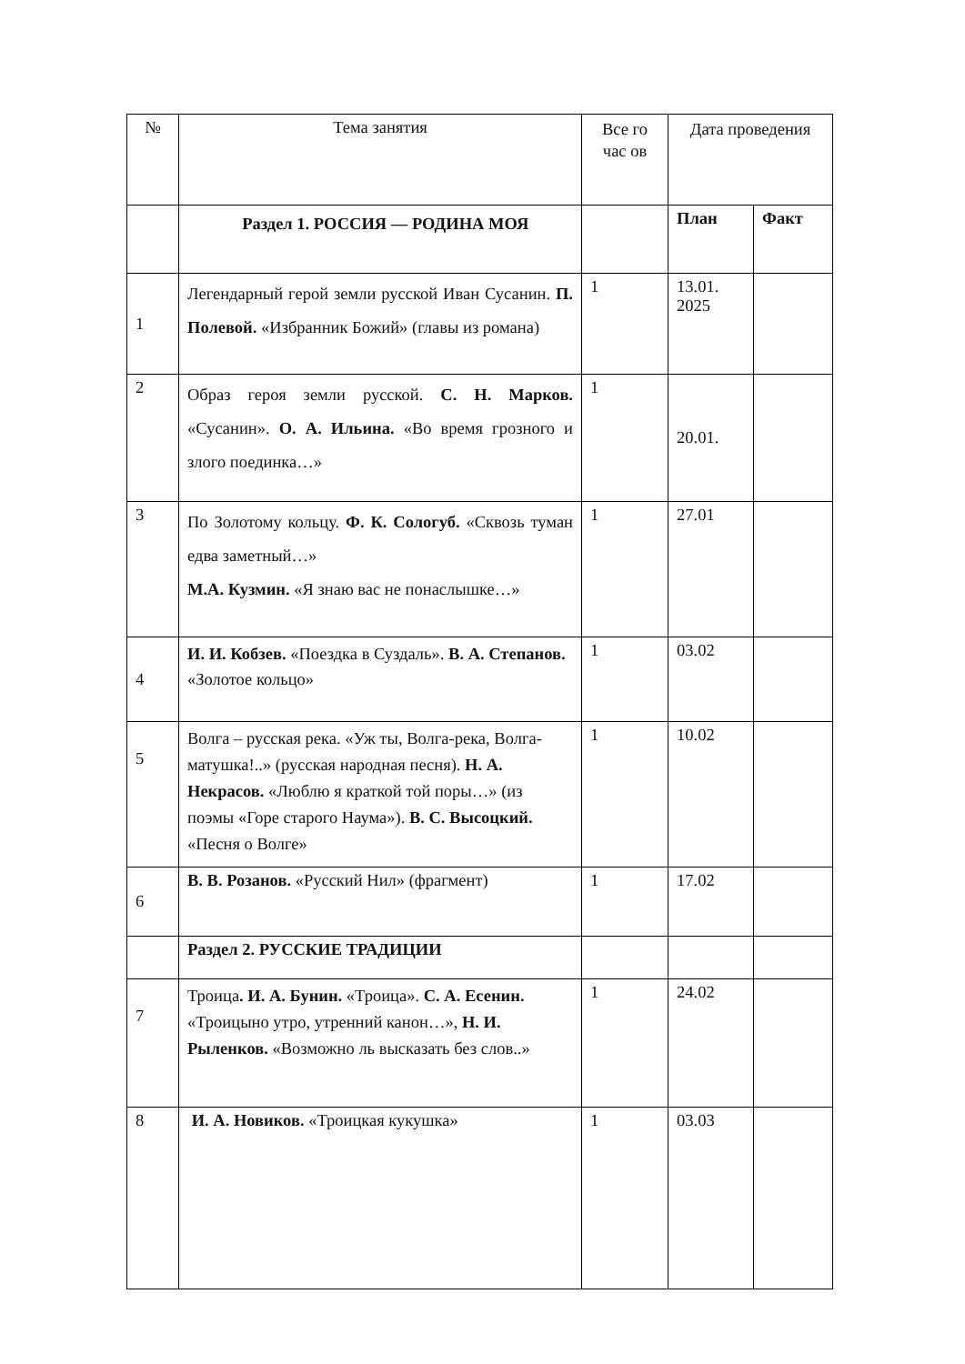| № | Тема занятия | Все го час ов | Дата проведения | |
| --- | --- | --- | --- | --- |
| | Раздел 1. РОССИЯ — РОДИНА МОЯ | | План | Факт |
| 1 | Легендарный герой земли русской Иван Сусанин. П. Полевой. «Избранник Божий» (главы из романа) | 1 | 13.01. 2025 | |
| 2 | Образ героя земли русской. С. Н. Марков. «Сусанин». О. А. Ильина. «Во время грозного и злого поединка…» | 1 | 20.01. | |
| 3 | По Золотому кольцу. Ф. К. Сологуб. «Сквозь туман едва заметный…» М.А. Кузмин. «Я знаю вас не понаслышке…» | 1 | 27.01 | |
| 4 | И. И. Кобзев. «Поездка в Суздаль». В. А. Степанов. «Золотое кольцо» | 1 | 03.02 | |
| 5 | Волга – русская река. «Уж ты, Волга-река, Волга-матушка!..» (русская народная песня). Н. А. Некрасов. «Люблю я краткой той поры…» (из поэмы «Горе старого Наума»). В. С. Высоцкий. «Песня о Волге» | 1 | 10.02 | |
| 6 | В. В. Розанов. «Русский Нил» (фрагмент) | 1 | 17.02 | |
| | Раздел 2. РУССКИЕ ТРАДИЦИИ | | | |
| 7 | Троица . И. А. Бунин. «Троица». С. А. Есенин. «Троицыно утро, утренний канон…», Н. И. Рыленков. «Возможно ль высказать без слов..» | 1 | 24.02 | |
| 8 | И. А. Новиков. «Троицкая кукушка» | 1 | 03.03 | |